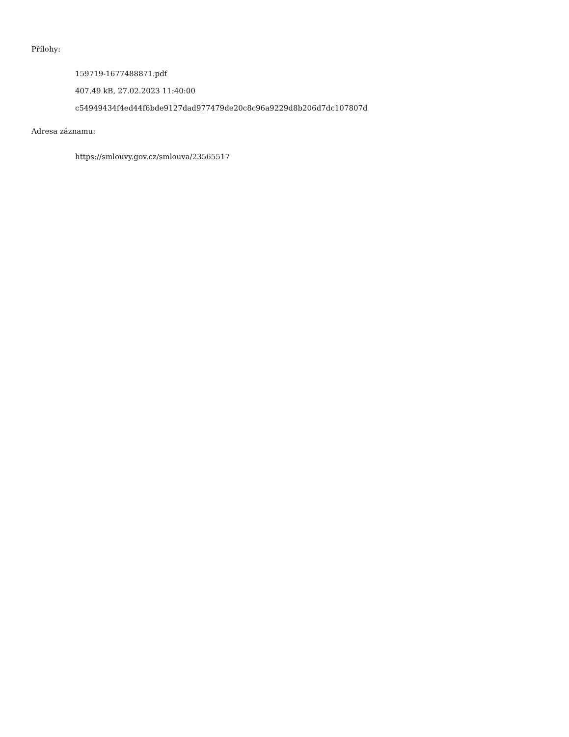Přílohy:
159719-1677488871.pdf
407.49 kB, 27.02.2023 11:40:00
c54949434f4ed44f6bde9127dad977479de20c8c96a9229d8b206d7dc107807d
Adresa záznamu:
https://smlouvy.gov.cz/smlouva/23565517